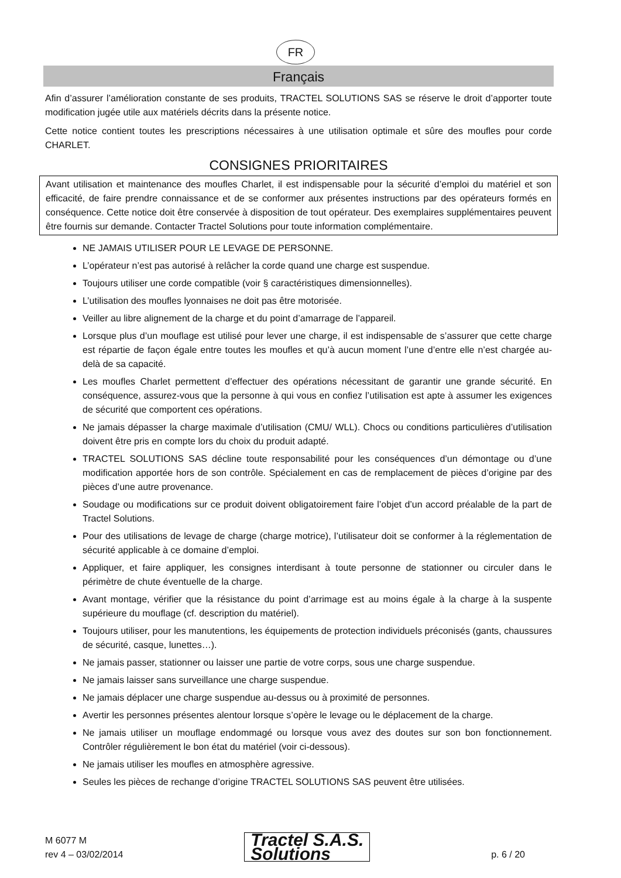FR
Français
Afin d’assurer l’amélioration constante de ses produits, TRACTEL SOLUTIONS SAS se réserve le droit d’apporter toute modification jugée utile aux matériels décrits dans la présente notice.
Cette notice contient toutes les prescriptions nécessaires à une utilisation optimale et sûre des moufles pour corde CHARLET.
CONSIGNES PRIORITAIRES
Avant utilisation et maintenance des moufles Charlet, il est indispensable pour la sécurité d’emploi du matériel et son efficacité, de faire prendre connaissance et de se conformer aux présentes instructions par des opérateurs formés en conséquence. Cette notice doit être conservée à disposition de tout opérateur. Des exemplaires supplémentaires peuvent être fournis sur demande. Contacter Tractel Solutions pour toute information complémentaire.
NE JAMAIS UTILISER POUR LE LEVAGE DE PERSONNE.
L’opérateur n’est pas autorisé à relâcher la corde quand une charge est suspendue.
Toujours utiliser une corde compatible (voir § caractéristiques dimensionnelles).
L’utilisation des moufles lyonnaises ne doit pas être motorisée.
Veiller au libre alignement de la charge et du point d’amarrage de l’appareil.
Lorsque plus d’un mouflage est utilisé pour lever une charge, il est indispensable de s’assurer que cette charge est répartie de façon égale entre toutes les moufles et qu’à aucun moment l’une d’entre elle n’est chargée au-delà de sa capacité.
Les moufles Charlet permettent d’effectuer des opérations nécessitant de garantir une grande sécurité. En conséquence, assurez-vous que la personne à qui vous en confiez l’utilisation est apte à assumer les exigences de sécurité que comportent ces opérations.
Ne jamais dépasser la charge maximale d’utilisation (CMU/ WLL). Chocs ou conditions particulières d’utilisation doivent être pris en compte lors du choix du produit adapté.
TRACTEL SOLUTIONS SAS décline toute responsabilité pour les conséquences d’un démontage ou d’une modification apportée hors de son contrôle. Spécialement en cas de remplacement de pièces d’origine par des pièces d’une autre provenance.
Soudage ou modifications sur ce produit doivent obligatoirement faire l’objet d’un accord préalable de la part de Tractel Solutions.
Pour des utilisations de levage de charge (charge motrice), l’utilisateur doit se conformer à la réglementation de sécurité applicable à ce domaine d’emploi.
Appliquer, et faire appliquer, les consignes interdisant à toute personne de stationner ou circuler dans le périmètre de chute éventuelle de la charge.
Avant montage, vérifier que la résistance du point d’arrimage est au moins égale à la charge à la suspente supérieure du mouflage (cf. description du matériel).
Toujours utiliser, pour les manutentions, les équipements de protection individuels préconisés (gants, chaussures de sécurité, casque, lunettes…).
Ne jamais passer, stationner ou laisser une partie de votre corps, sous une charge suspendue.
Ne jamais laisser sans surveillance une charge suspendue.
Ne jamais déplacer une charge suspendue au-dessus ou à proximité de personnes.
Avertir les personnes présentes alentour lorsque s’opère le levage ou le déplacement de la charge.
Ne jamais utiliser un mouflage endommagé ou lorsque vous avez des doutes sur son bon fonctionnement. Contrôler régulièrement le bon état du matériel (voir ci-dessous).
Ne jamais utiliser les moufles en atmosphère agressive.
Seules les pièces de rechange d’origine TRACTEL SOLUTIONS SAS peuvent être utilisées.
M 6077 M
rev 4 – 03/02/2014
Tractel S.A.S.
Solutions
p. 6 / 20